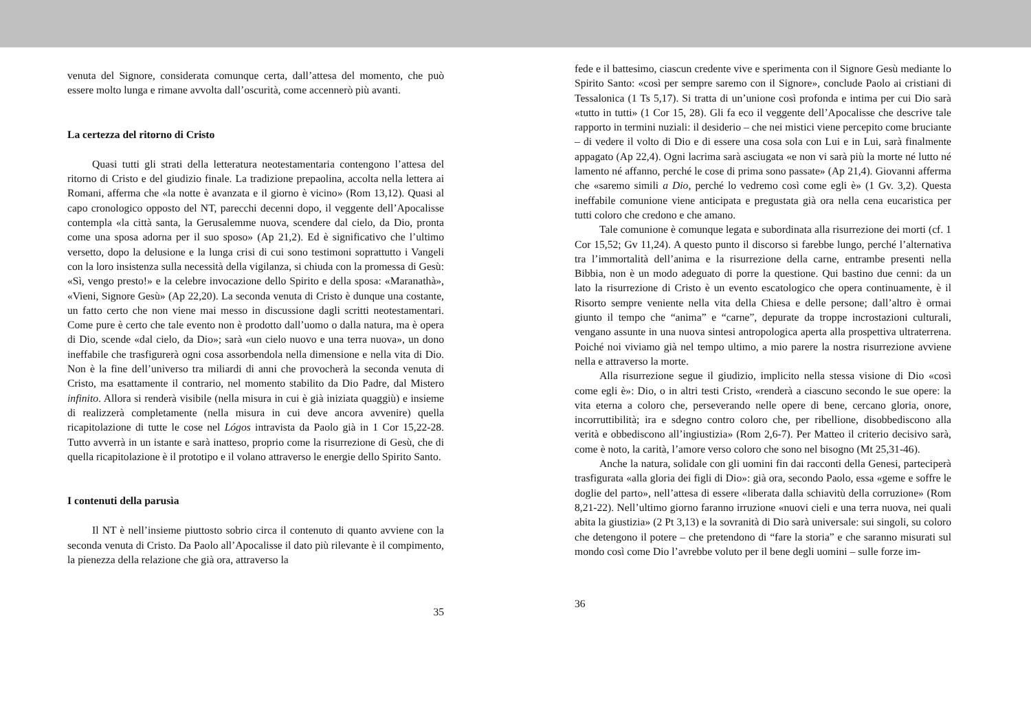venuta del Signore, considerata comunque certa, dall’attesa del momento, che può essere molto lunga e rimane avvolta dall’oscurità, come accennerò più avanti.
La certezza del ritorno di Cristo
Quasi tutti gli strati della letteratura neotestamentaria contengono l’attesa del ritorno di Cristo e del giudizio finale. La tradizione prepaolina, accolta nella lettera ai Romani, afferma che «la notte è avanzata e il giorno è vicino» (Rom 13,12). Quasi al capo cronologico opposto del NT, parecchi decenni dopo, il veggente dell’Apocalisse contempla «la città santa, la Gerusalemme nuova, scendere dal cielo, da Dio, pronta come una sposa adorna per il suo sposo» (Ap 21,2). Ed è significativo che l’ultimo versetto, dopo la delusione e la lunga crisi di cui sono testimoni soprattutto i Vangeli con la loro insistenza sulla necessità della vigilanza, si chiuda con la promessa di Gesù: «Sì, vengo presto!» e la celebre invocazione dello Spirito e della sposa: «Maranathà», «Vieni, Signore Gesù» (Ap 22,20). La seconda venuta di Cristo è dunque una costante, un fatto certo che non viene mai messo in discussione dagli scritti neotestamentari. Come pure è certo che tale evento non è prodotto dall’uomo o dalla natura, ma è opera di Dio, scende «dal cielo, da Dio»; sarà «un cielo nuovo e una terra nuova», un dono ineffabile che trasfigurerà ogni cosa assorbendola nella dimensione e nella vita di Dio. Non è la fine dell’universo tra miliardi di anni che provocherà la seconda venuta di Cristo, ma esattamente il contrario, nel momento stabilito da Dio Padre, dal Mistero infinito. Allora si renderà visibile (nella misura in cui è già iniziata quaggiù) e insieme di realizzerà completamente (nella misura in cui deve ancora avvenire) quella ricapitolazione di tutte le cose nel Lógos intravista da Paolo già in 1 Cor 15,22-28. Tutto avverrà in un istante e sarà inatteso, proprio come la risurrezione di Gesù, che di quella ricapitolazione è il prototipo e il volano attraverso le energie dello Spirito Santo.
I contenuti della parusìa
Il NT è nell’insieme piuttosto sobrio circa il contenuto di quanto avviene con la seconda venuta di Cristo. Da Paolo all’Apocalisse il dato più rilevante è il compimento, la pienezza della relazione che già ora, attraverso la
35
fede e il battesimo, ciascun credente vive e sperimenta con il Signore Gesù mediante lo Spirito Santo: «così per sempre saremo con il Signore», conclude Paolo ai cristiani di Tessalonica (1 Ts 5,17). Si tratta di un’unione così profonda e intima per cui Dio sarà «tutto in tutti» (1 Cor 15, 28). Gli fa eco il veggente dell’Apocalisse che descrive tale rapporto in termini nuziali: il desiderio – che nei mistici viene percepito come bruciante – di vedere il volto di Dio e di essere una cosa sola con Lui e in Lui, sarà finalmente appagato (Ap 22,4). Ogni lacrima sarà asciugata «e non vi sarà più la morte né lutto né lamento né affanno, perché le cose di prima sono passate» (Ap 21,4). Giovanni afferma che «saremo simili a Dio, perché lo vedremo così come egli è» (1 Gv. 3,2). Questa ineffabile comunione viene anticipata e pregustata già ora nella cena eucaristica per tutti coloro che credono e che amano.
Tale comunione è comunque legata e subordinata alla risurrezione dei morti (cf. 1 Cor 15,52; Gv 11,24). A questo punto il discorso si farebbe lungo, perché l’alternativa tra l’immortalità dell’anima e la risurrezione della carne, entrambe presenti nella Bibbia, non è un modo adeguato di porre la questione. Qui bastino due cenni: da un lato la risurrezione di Cristo è un evento escatologico che opera continuamente, è il Risorto sempre veniente nella vita della Chiesa e delle persone; dall’altro è ormai giunto il tempo che “anima” e “carne”, depurate da troppe incrostazioni culturali, vengano assunte in una nuova sintesi antropologica aperta alla prospettiva ultraterrena. Poiché noi viviamo già nel tempo ultimo, a mio parere la nostra risurrezione avviene nella e attraverso la morte.
Alla risurrezione segue il giudizio, implicito nella stessa visione di Dio «così come egli è»: Dio, o in altri testi Cristo, «renderà a ciascuno secondo le sue opere: la vita eterna a coloro che, perseverando nelle opere di bene, cercano gloria, onore, incorruttibilità; ira e sdegno contro coloro che, per ribellione, disobbediscono alla verità e obbediscono all’ingiustizia» (Rom 2,6-7). Per Matteo il criterio decisivo sarà, come è noto, la carità, l’amore verso coloro che sono nel bisogno (Mt 25,31-46).
Anche la natura, solidale con gli uomini fin dai racconti della Genesi, parteciperà trasfigurata «alla gloria dei figli di Dio»: già ora, secondo Paolo, essa «geme e soffre le doglie del parto», nell’attesa di essere «liberata dalla schiavitù della corruzione» (Rom 8,21-22). Nell’ultimo giorno faranno irruzione «nuovi cieli e una terra nuova, nei quali abita la giustizia» (2 Pt 3,13) e la sovranità di Dio sarà universale: sui singoli, su coloro che detengono il potere – che pretendono di “fare la storia” e che saranno misurati sul mondo così come Dio l’avrebbe voluto per il bene degli uomini – sulle forze im-
36